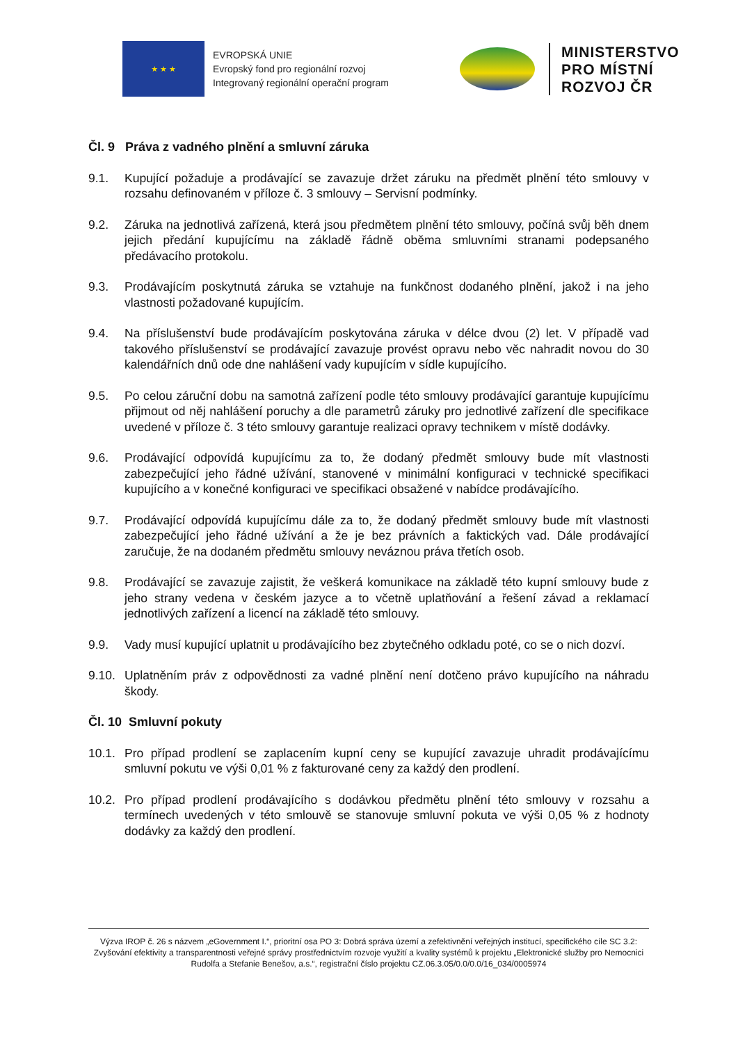★ ★ ★
EVROPSKÁ UNIE
Evropský fond pro regionální rozvoj
Integrovaný regionální operační program
MINISTERSTVO
PRO MÍSTNÍ
ROZVOJ ČR
Čl. 9 Práva z vadného plnění a smluvní záruka
9.1. Kupující požaduje a prodávající se zavazuje držet záruku na předmět plnění této smlouvy v rozsahu definovaném v příloze č. 3 smlouvy – Servisní podmínky.
9.2. Záruka na jednotlivá zařízená, která jsou předmětem plnění této smlouvy, počíná svůj běh dnem jejich předání kupujícímu na základě řádně oběma smluvními stranami podepsaného předávacího protokolu.
9.3. Prodávajícím poskytnutá záruka se vztahuje na funkčnost dodaného plnění, jakož i na jeho vlastnosti požadované kupujícím.
9.4. Na příslušenství bude prodávajícím poskytována záruka v délce dvou (2) let. V případě vad takového příslušenství se prodávající zavazuje provést opravu nebo věc nahradit novou do 30 kalendářních dnů ode dne nahlášení vady kupujícím v sídle kupujícího.
9.5. Po celou záruční dobu na samotná zařízení podle této smlouvy prodávající garantuje kupujícímu přijmout od něj nahlášení poruchy a dle parametrů záruky pro jednotlivé zařízení dle specifikace uvedené v příloze č. 3 této smlouvy garantuje realizaci opravy technikem v místě dodávky.
9.6. Prodávající odpovídá kupujícímu za to, že dodaný předmět smlouvy bude mít vlastnosti zabezpečující jeho řádné užívání, stanovené v minimální konfiguraci v technické specifikaci kupujícího a v konečné konfiguraci ve specifikaci obsažené v nabídce prodávajícího.
9.7. Prodávající odpovídá kupujícímu dále za to, že dodaný předmět smlouvy bude mít vlastnosti zabezpečující jeho řádné užívání a že je bez právních a faktických vad. Dále prodávající zaručuje, že na dodaném předmětu smlouvy neváznou práva třetích osob.
9.8. Prodávající se zavazuje zajistit, že veškerá komunikace na základě této kupní smlouvy bude z jeho strany vedena v českém jazyce a to včetně uplatňování a řešení závad a reklamací jednotlivých zařízení a licencí na základě této smlouvy.
9.9. Vady musí kupující uplatnit u prodávajícího bez zbytečného odkladu poté, co se o nich dozví.
9.10. Uplatněním práv z odpovědnosti za vadné plnění není dotčeno právo kupujícího na náhradu škody.
Čl. 10 Smluvní pokuty
10.1. Pro případ prodlení se zaplacením kupní ceny se kupující zavazuje uhradit prodávajícímu smluvní pokutu ve výši 0,01 % z fakturované ceny za každý den prodlení.
10.2. Pro případ prodlení prodávajícího s dodávkou předmětu plnění této smlouvy v rozsahu a termínech uvedených v této smlouvě se stanovuje smluvní pokuta ve výši 0,05 % z hodnoty dodávky za každý den prodlení.
Výzva IROP č. 26 s názvem „eGovernment I.“, prioritní osa PO 3: Dobrá správa území a zefektivnění veřejných institucí, specifického cíle SC 3.2: Zvyšování efektivity a transparentnosti veřejné správy prostřednictvím rozvoje využití a kvality systémů k projektu „Elektronické služby pro Nemocnici Rudolfa a Stefanie Benešov, a.s.“, registrační číslo projektu CZ.06.3.05/0.0/0.0/16_034/0005974